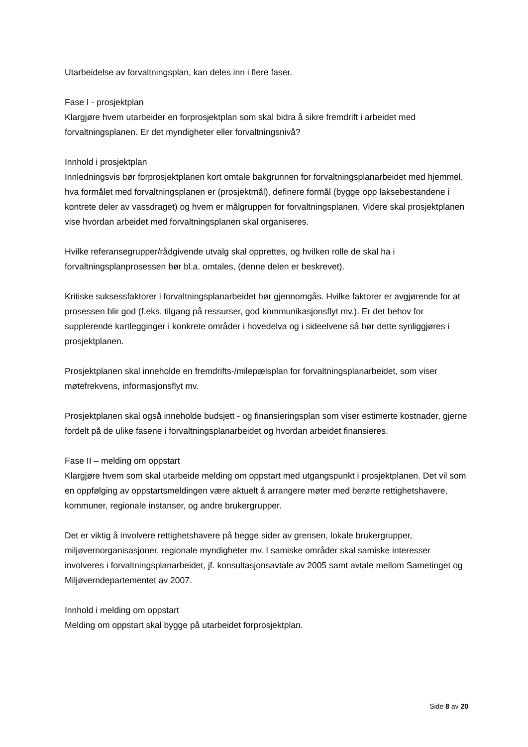Utarbeidelse av forvaltningsplan, kan deles inn i flere faser.
Fase I - prosjektplan
Klargjøre hvem utarbeider en forprosjektplan som skal bidra å sikre fremdrift i arbeidet med forvaltningsplanen. Er det myndigheter eller forvaltningsnivå?
Innhold i prosjektplan
Innledningsvis bør forprosjektplanen kort omtale bakgrunnen for forvaltningsplanarbeidet med hjemmel, hva formålet med forvaltningsplanen er (prosjektmål), definere formål (bygge opp laksebestandene i kontrete deler av vassdraget) og hvem er målgruppen for forvaltningsplanen. Videre skal prosjektplanen vise hvordan arbeidet med forvaltningsplanen skal organiseres.
Hvilke referansegrupper/rådgivende utvalg skal opprettes, og hvilken rolle de skal ha i forvaltningsplanprosessen bør bl.a. omtales, (denne delen er beskrevet).
Kritiske suksessfaktorer i forvaltningsplanarbeidet bør gjennomgås. Hvilke faktorer er avgjørende for at prosessen blir god (f.eks. tilgang på ressurser, god kommunikasjonsflyt mv.). Er det behov for supplerende kartlegginger i konkrete områder i hovedelva og i sideelvene så bør dette synliggjøres i prosjektplanen.
Prosjektplanen skal inneholde en fremdrifts-/milepælsplan for forvaltningsplanarbeidet, som viser møtefrekvens, informasjonsflyt mv.
Prosjektplanen skal også inneholde budsjett - og finansieringsplan som viser estimerte kostnader, gjerne fordelt på de ulike fasene i forvaltningsplanarbeidet og hvordan arbeidet finansieres.
Fase II – melding om oppstart
Klargjøre hvem som skal utarbeide melding om oppstart med utgangspunkt i prosjektplanen. Det vil som en oppfølging av oppstartsmeldingen være aktuelt å arrangere møter med berørte rettighetshavere, kommuner, regionale instanser, og andre brukergrupper.
Det er viktig å involvere rettighetshavere på begge sider av grensen, lokale brukergrupper, miljøvernorganisasjoner, regionale myndigheter mv. I samiske områder skal samiske interesser involveres i forvaltningsplanarbeidet, jf. konsultasjonsavtale av 2005 samt avtale mellom Sametinget og Miljøverndepartementet av 2007.
Innhold i melding om oppstart
Melding om oppstart skal bygge på utarbeidet forprosjektplan.
Side 8 av 20